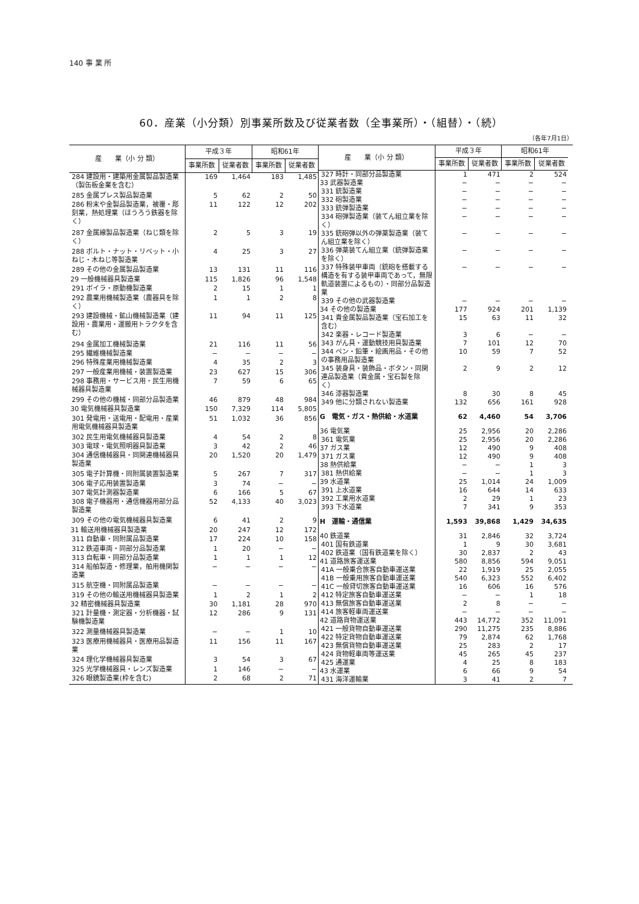140 事 業 所
60．産業（小分類）別事業所数及び従業者数（全事業所）・（組替）・（続）
（各年7月1日）
| 産 業（小 分 類） | 平成３年 | | 昭和61年 | |
| --- | --- | --- | --- | --- |
| | 事業所数 | 従業者数 | 事業所数 | 従業者数 |
| 284 建設用・建築用金属製品製造業（製缶板金業を含む） | 169 | 1,464 | 183 | 1,485 |
| 285 金属プレス製品製造業 | 5 | 62 | 2 | 50 |
| 286 粉末や金製品製造業，被覆・彫刻業，熱処理業（ほうろう鉄器を除く） | 11 | 122 | 12 | 202 |
| 287 金属線製品製造業（ねじ類を除く） | 2 | 5 | 3 | 19 |
| 288 ボルト・ナット・リベット・小ねじ・木ねじ等製造業 | 4 | 25 | 3 | 27 |
| 289 その他の金属製品製造業 | 13 | 131 | 11 | 116 |
| 29 一般機械器具製造業 | 115 | 1,826 | 96 | 1,548 |
| 291 ボイラ・原動機製造業 | 2 | 15 | 1 | 1 |
| 292 農業用機械製造業（農器具を除く） | 1 | 1 | 2 | 8 |
| 293 建設機械・鉱山機械製造業（建設用・農業用・運搬用トラクタを含む） | 11 | 94 | 11 | 125 |
| 294 金属加工機械製造業 | 21 | 116 | 11 | 56 |
| 295 繊維機械製造業 | − | − | − | − |
| 296 特殊産業用機械製造業 | 4 | 35 | 2 | 3 |
| 297 一般産業用機械・装置製造業 | 23 | 627 | 15 | 306 |
| 298 事務用・サービス用・民生用機械器具製造業 | 7 | 59 | 6 | 65 |
| 299 その他の機械・同部分品製造業 | 46 | 879 | 48 | 984 |
| 30 電気機械器具製造業 | 150 | 7,329 | 114 | 5,805 |
| 301 発電用・送電用・配電用・産業用電気機械器具製造業 | 51 | 1,032 | 36 | 856 |
| 302 民生用電気機械器具製造業 | 4 | 54 | 2 | 8 |
| 303 電球・電気照明器具製造業 | 3 | 42 | 2 | 46 |
| 304 通信機械器具・同関連機械器具製造業 | 20 | 1,520 | 20 | 1,479 |
| 305 電子計算機・同附属装置製造業 | 5 | 267 | 7 | 317 |
| 306 電子応用装置製造業 | 3 | 74 | − | − |
| 307 電気計測器製造業 | 6 | 166 | 5 | 67 |
| 308 電子機器用・通信機器用部分品製造業 | 52 | 4,133 | 40 | 3,023 |
| 309 その他の電気機械器具製造業 | 6 | 41 | 2 | 9 |
| 31 輸送用機械器具製造業 | 20 | 247 | 12 | 172 |
| 311 自動車・同附属品製造業 | 17 | 224 | 10 | 158 |
| 312 鉄道車両・同部分品製造業 | 1 | 20 | − | − |
| 313 自転車・同部分品製造業 | 1 | 1 | 1 | 12 |
| 314 船舶製造・修理業，舶用機関製造業 | − | − | − | − |
| 315 航空機・同附属品製造業 | − | − | − | − |
| 319 その他の輸送用機械器具製造業 | 1 | 2 | 1 | 2 |
| 32 精密機械器具製造業 | 30 | 1,181 | 28 | 970 |
| 321 計量機・測定器・分析機器・試験機製造業 | 12 | 286 | 9 | 131 |
| 322 測量機械器具製造業 | − | − | 1 | 10 |
| 323 医療用機械器具・医療用品製造業 | 11 | 156 | 11 | 167 |
| 324 理化学機械器具製造業 | 3 | 54 | 3 | 67 |
| 325 光学機械器具・レンズ製造業 | 1 | 146 | − | − |
| 326 眼鏡製造業(枠を含む) | 2 | 68 | 2 | 71 |
| 産 業（小 分 類） | 平成３年 | | 昭和61年 | |
| --- | --- | --- | --- | --- |
| | 事業所数 | 従業者数 | 事業所数 | 従業者数 |
| 327 時計・同部分品製造業 | 1 | 471 | 2 | 524 |
| 33 武器製造業 | − | − | − | − |
| 331 銃製造業 | − | − | − | − |
| 332 砲製造業 | − | − | − | − |
| 333 銃弾製造業 | − | − | − | − |
| 334 砲弾製造業（装てん組立業を除く） | − | − | − | − |
| 335 銃砲弾以外の弾薬製造業（装てん組立業を除く） | − | − | − | − |
| 336 弾薬装てん組立業（銃弾製造業を除く） | − | − | − | − |
| 337 特殊装甲車両（銃砲を搭載する構造を有する装甲車両であって，無限軌道装置によるもの）・同部分品製造業 | − | − | − | − |
| 339 その他の武器製造業 | − | − | − | − |
| 34 その他の製造業 | 177 | 924 | 201 | 1,139 |
| 341 貴金属製品製造業（宝石加工を含む） | 15 | 63 | 11 | 32 |
| 342 楽器・レコード製造業 | 3 | 6 | − | − |
| 343 がん具・運動競技用具製造業 | 7 | 101 | 12 | 70 |
| 344 ペン・鉛筆・絵画用品・その他の事務用品製造業 | 10 | 59 | 7 | 52 |
| 345 装身具・装飾品・ボタン・同関連品製造業（貴金属・宝石製を除く） | 2 | 9 | 2 | 12 |
| 346 漆器製造業 | 8 | 30 | 8 | 45 |
| 349 他に分類されない製造業 | 132 | 656 | 161 | 928 |
| G 電気・ガス・熱供給・水道業 | 62 | 4,460 | 54 | 3,706 |
| 36 電気業 | 25 | 2,956 | 20 | 2,286 |
| 361 電気業 | 25 | 2,956 | 20 | 2,286 |
| 37 ガス業 | 12 | 490 | 9 | 408 |
| 371 ガス業 | 12 | 490 | 9 | 408 |
| 38 熱供給業 | − | − | 1 | 3 |
| 381 熱供給業 | − | − | 1 | 3 |
| 39 水道業 | 25 | 1,014 | 24 | 1,009 |
| 391 上水道業 | 16 | 644 | 14 | 633 |
| 392 工業用水道業 | 2 | 29 | 1 | 23 |
| 393 下水道業 | 7 | 341 | 9 | 353 |
| H 運輸・通信業 | 1,593 | 39,868 | 1,429 | 34,635 |
| 40 鉄道業 | 31 | 2,846 | 32 | 3,724 |
| 401 国有鉄道業 | 1 | 9 | 30 | 3,681 |
| 402 鉄道業（国有鉄道業を除く） | 30 | 2,837 | 2 | 43 |
| 41 道路旅客運送業 | 580 | 8,856 | 594 | 9,051 |
| 41A 一般乗合旅客自動車運送業 | 22 | 1,919 | 25 | 2,055 |
| 41B 一般乗用旅客自動車運送業 | 540 | 6,323 | 552 | 6,402 |
| 41C 一般貸切旅客自動車運送業 | 16 | 606 | 16 | 576 |
| 412 特定旅客自動車運送業 | − | − | 1 | 18 |
| 413 無償旅客自動車運送業 | 2 | 8 | − | − |
| 414 旅客軽車両運送業 | − | − | − | − |
| 42 道路貨物運送業 | 443 | 14,772 | 352 | 11,091 |
| 421 一般貨物自動車運送業 | 290 | 11,275 | 235 | 8,886 |
| 422 特定貨物自動車運送業 | 79 | 2,874 | 62 | 1,768 |
| 423 無償貨物自動車運送業 | 25 | 283 | 2 | 17 |
| 424 貨物軽車両等運送業 | 45 | 265 | 45 | 237 |
| 425 通運業 | 4 | 25 | 8 | 183 |
| 43 水運業 | 6 | 66 | 9 | 54 |
| 431 海洋運輸業 | 3 | 41 | 2 | 7 |